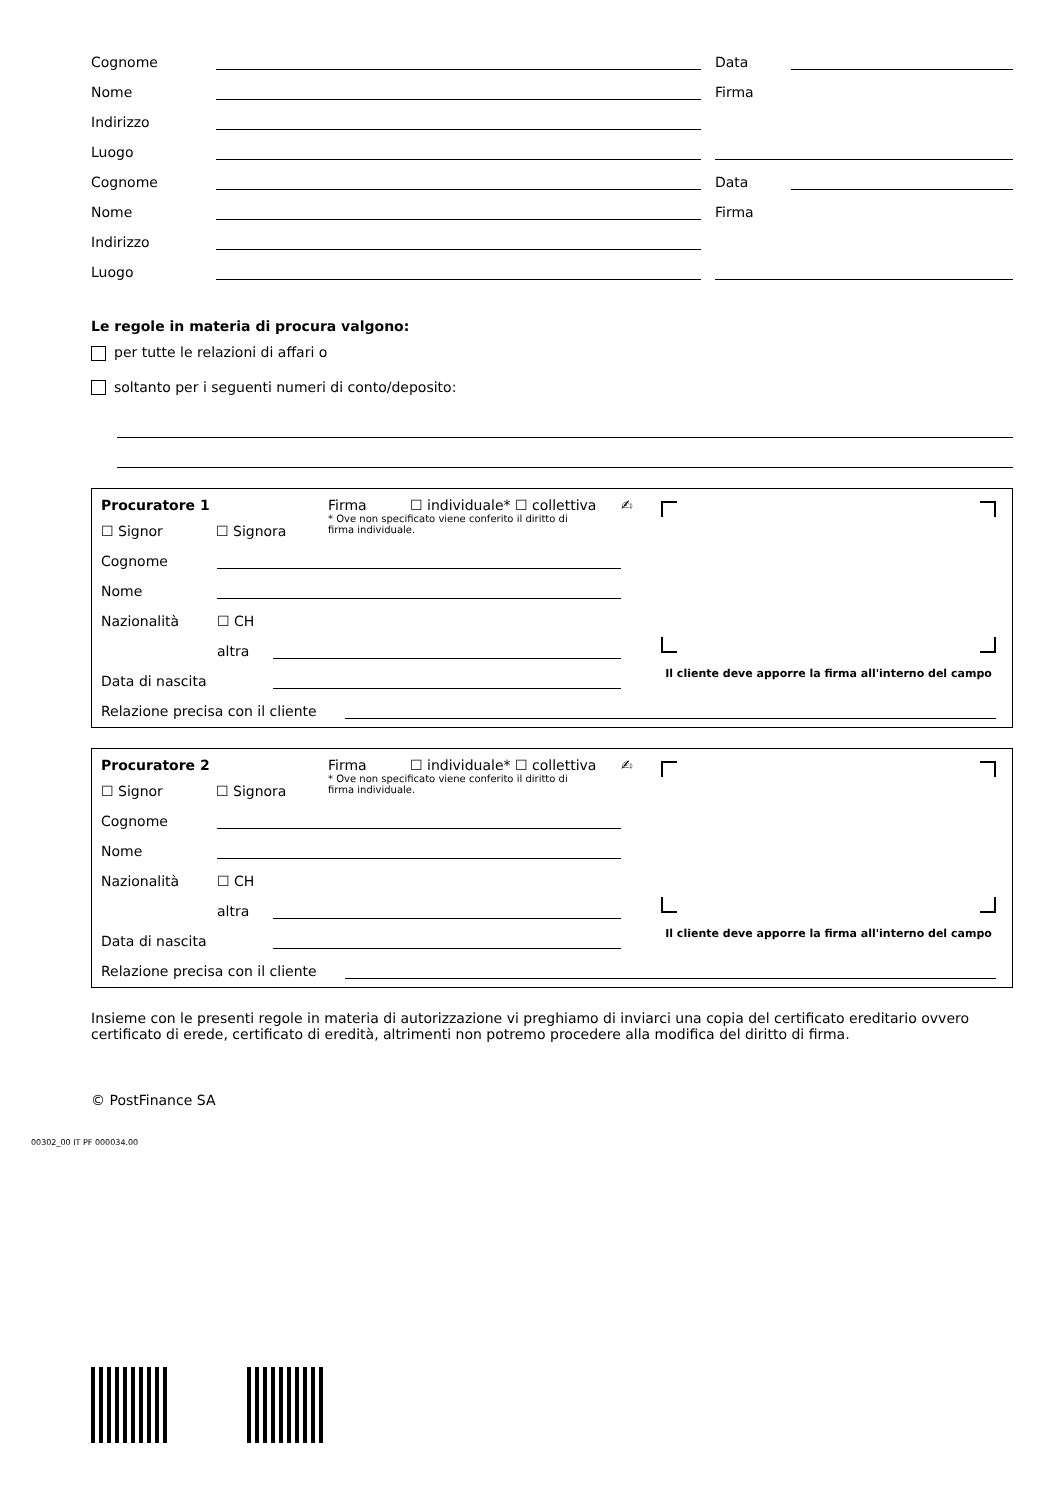Cognome Data
Nome Firma
Indirizzo
Luogo
Cognome Data
Nome Firma
Indirizzo
Luogo
Le regole in materia di procura valgono:
per tutte le relazioni di affari o
soltanto per i seguenti numeri di conto/deposito:
Procuratore 1 Firma ☐ individuale* ☐ collettiva
☐ Signor ☐ Signora * Ove non specificato viene conferito il diritto di firma individuale.
Cognome
Nome
Nazionalità ☐ CH
altra
Data di nascita
Relazione precisa con il cliente
✍
Il cliente deve apporre la firma all'interno del campo
Procuratore 2 Firma ☐ individuale* ☐ collettiva
☐ Signor ☐ Signora * Ove non specificato viene conferito il diritto di firma individuale.
Cognome
Nome
Nazionalità ☐ CH
altra
Data di nascita
Relazione precisa con il cliente
✍
Il cliente deve apporre la firma all'interno del campo
Insieme con le presenti regole in materia di autorizzazione vi preghiamo di inviarci una copia del certificato ereditario ovvero certificato di erede, certificato di eredità, altrimenti non potremo procedere alla modifica del diritto di firma.
© PostFinance SA
00302_00 IT PF 000034.00